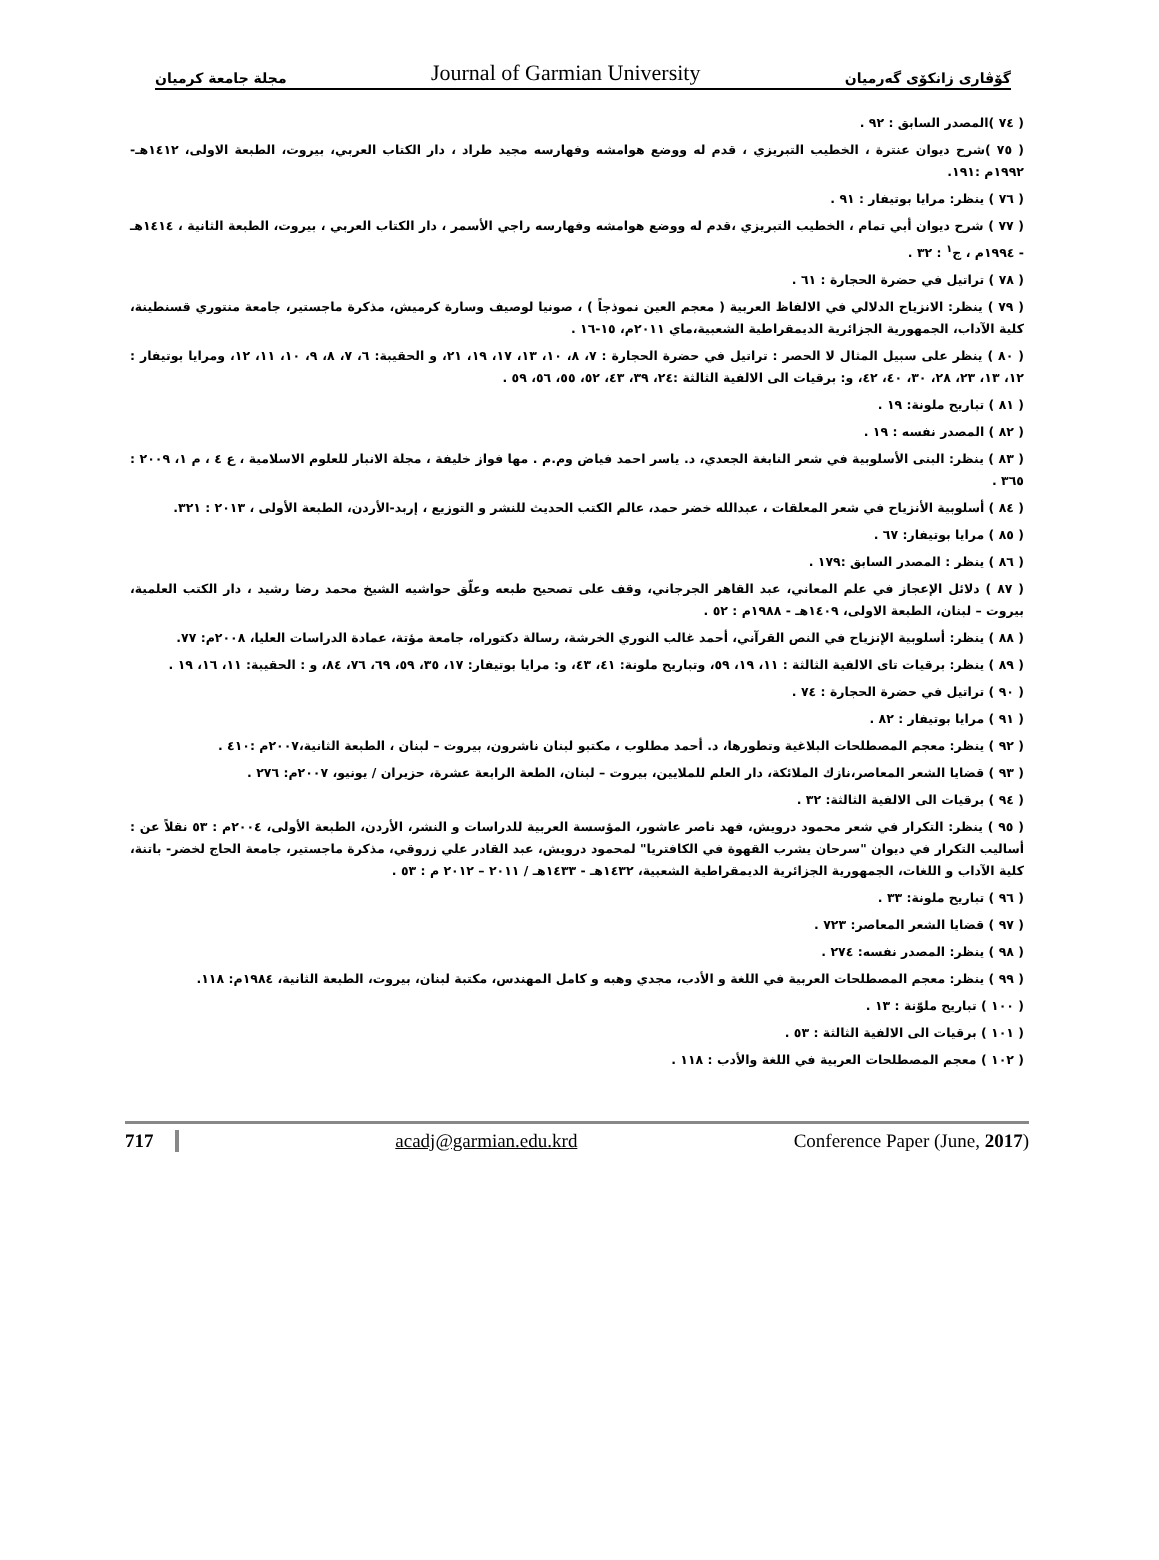مجلة جامعة كرميان Journal of Garmian University گۆڤاری زانكۆی گەرمیان
( ٧٤ )المصدر السابق : ٩٢ .
( ٧٥ )شرح ديوان عنترة ، الخطيب التبريزي ، قدم له ووضع هوامشه وفهارسه مجيد طراد ، دار الكتاب العربي، بيروت، الطبعة الاولى، ١٤١٢هـ- ١٩٩٢م :١٩١.
( ٧٦ ) ينظر: مرايا بوتيفار : ٩١ .
( ٧٧ ) شرح ديوان أبي تمام ، الخطيب التبريزي ،قدم له ووضع هوامشه وفهارسه راجي الأسمر ، دار الكتاب العربي ، بيروت، الطبعة الثانية ، ١٤١٤هـ - ١٩٩٤م ، ج<sup>١</sup> : ٣٢ .
( ٧٨ ) تراتيل في حضرة الحجارة : ٦١ .
( ٧٩ ) ينظر: الانزياح الدلالي في الالفاظ العربية ( معجم العين نموذجاً ) ، صونيا لوصيف وسارة كرميش، مذكرة ماجستير، جامعة منتوري قسنطينة، كلية الآداب، الجمهورية الجزائرية الديمقراطية الشعبية،ماي ٢٠١١م، ١٥-١٦ .
( ٨٠ ) ينظر على سبيل المثال لا الحصر : تراتيل في حضرة الحجارة : ٧، ٨، ١٠، ١٣، ١٧، ١٩، ٢١، و الحقيبة: ٦، ٧، ٨، ٩، ١٠، ١١، ١٢، ومرايا بوتيفار : ١٢، ١٣، ٢٣، ٢٨، ٣٠، ٤٠، ٤٢، و: برقيات الى الالفية الثالثة :٢٤، ٣٩، ٤٣، ٥٢، ٥٥، ٥٦، ٥٩ .
( ٨١ ) تباريح ملونة: ١٩ .
( ٨٢ ) المصدر نفسه : ١٩ .
( ٨٣ ) ينظر: البنى الأسلوبية في شعر النابغة الجعدي، د. ياسر احمد فياض وم.م . مها فواز خليفة ، مجلة الانبار للعلوم الاسلامية ، ع ٤ ، م ١، ٢٠٠٩ : ٣٦٥ .
( ٨٤ ) أسلوبية الأنزياح في شعر المعلقات ، عبدالله خضر حمد، عالم الكتب الحديث للنشر و التوزيع ، إربد-الأردن، الطبعة الأولى ، ٢٠١٣ : ٣٢١.
( ٨٥ ) مرايا بوتيفار: ٦٧ .
( ٨٦ ) ينظر : المصدر السابق :١٧٩ .
( ٨٧ ) دلائل الإعجاز في علم المعاني، عبد القاهر الجرجاني، وقف على تصحيح طبعه وعلّق حواشيه الشيخ محمد رضا رشيد ، دار الكتب العلمية، بيروت – لبنان، الطبعة الاولى، ١٤٠٩هـ - ١٩٨٨م : ٥٢ .
( ٨٨ ) ينظر: أسلوبية الإنزياح في النص القرآني، أحمد غالب النوري الخرشة، رسالة دكتوراه، جامعة مؤتة، عمادة الدراسات العليا، ٢٠٠٨م: ٧٧.
( ٨٩ ) ينظر: برقيات تاى الالفية الثالثة : ١١، ١٩، ٥٩، وتباريح ملونة: ٤١، ٤٣، و: مرايا بوتيفار: ١٧، ٣٥، ٥٩، ٦٩، ٧٦، ٨٤، و : الحقيبة: ١١، ١٦، ١٩ .
( ٩٠ ) تراتيل في حضرة الحجارة : ٧٤ .
( ٩١ ) مرايا بوتيفار : ٨٢ .
( ٩٢ ) ينظر: معجم المصطلحات البلاغية وتطورها، د. أحمد مطلوب ، مكتبو لبنان ناشرون، بيروت – لبنان ، الطبعة الثانية،٢٠٠٧م :٤١٠ .
( ٩٣ ) قضايا الشعر المعاصر،نازك الملائكة، دار العلم للملايين، بيروت – لبنان، الطعة الرابعة عشرة، حزيران / يونيو، ٢٠٠٧م: ٢٧٦ .
( ٩٤ ) برقيات الى الالفية الثالثة: ٣٢ .
( ٩٥ ) ينظر: التكرار في شعر محمود درويش، فهد ناصر عاشور، المؤسسة العربية للدراسات و النشر، الأردن، الطبعة الأولى، ٢٠٠٤م : ٥٣ نقلاً عن : أساليب التكرار في ديوان "سرحان يشرب القهوة في الكافتريا" لمحمود درويش، عبد القادر علي زروقي، مذكرة ماجستير، جامعة الحاج لخضر- باتنة، كلية الآداب و اللغات، الجمهورية الجزائرية الديمقراطية الشعبية، ١٤٣٢هـ - ١٤٣٣هـ / ٢٠١١ – ٢٠١٢ م : ٥٣ .
( ٩٦ ) تباريح ملونة: ٣٣ .
( ٩٧ ) قضايا الشعر المعاصر: ٧٢٣ .
( ٩٨ ) ينظر: المصدر نفسه: ٢٧٤ .
( ٩٩ ) ينظر: معجم المصطلحات العربية في اللغة و الأدب، مجدي وهبه و كامل المهندس، مكتبة لبنان، بيروت، الطبعة الثانية، ١٩٨٤م: ١١٨.
( ١٠٠ ) تباريح ملوّنة : ١٣ .
( ١٠١ ) برقيات الى الالفية الثالثة : ٥٣ .
( ١٠٢ ) معجم المصطلحات العربية في اللغة والأدب : ١١٨ .
717 acadj@garmian.edu.krd Conference Paper (June, 2017)